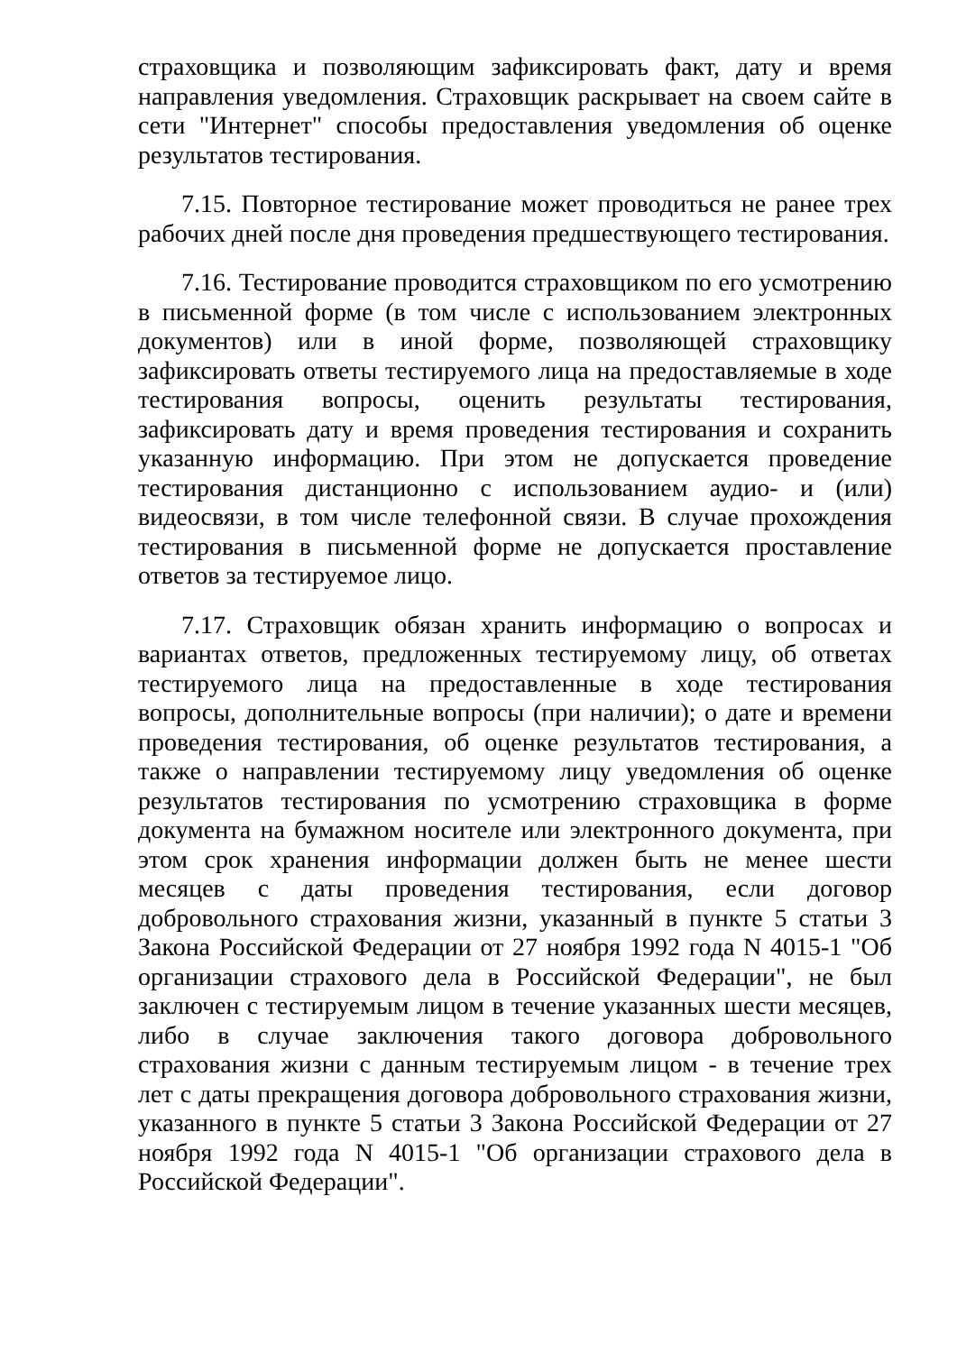страховщика и позволяющим зафиксировать факт, дату и время направления уведомления. Страховщик раскрывает на своем сайте в сети "Интернет" способы предоставления уведомления об оценке результатов тестирования.
7.15. Повторное тестирование может проводиться не ранее трех рабочих дней после дня проведения предшествующего тестирования.
7.16. Тестирование проводится страховщиком по его усмотрению в письменной форме (в том числе с использованием электронных документов) или в иной форме, позволяющей страховщику зафиксировать ответы тестируемого лица на предоставляемые в ходе тестирования вопросы, оценить результаты тестирования, зафиксировать дату и время проведения тестирования и сохранить указанную информацию. При этом не допускается проведение тестирования дистанционно с использованием аудио- и (или) видеосвязи, в том числе телефонной связи. В случае прохождения тестирования в письменной форме не допускается проставление ответов за тестируемое лицо.
7.17. Страховщик обязан хранить информацию о вопросах и вариантах ответов, предложенных тестируемому лицу, об ответах тестируемого лица на предоставленные в ходе тестирования вопросы, дополнительные вопросы (при наличии); о дате и времени проведения тестирования, об оценке результатов тестирования, а также о направлении тестируемому лицу уведомления об оценке результатов тестирования по усмотрению страховщика в форме документа на бумажном носителе или электронного документа, при этом срок хранения информации должен быть не менее шести месяцев с даты проведения тестирования, если договор добровольного страхования жизни, указанный в пункте 5 статьи 3 Закона Российской Федерации от 27 ноября 1992 года N 4015-1 "Об организации страхового дела в Российской Федерации", не был заключен с тестируемым лицом в течение указанных шести месяцев, либо в случае заключения такого договора добровольного страхования жизни с данным тестируемым лицом - в течение трех лет с даты прекращения договора добровольного страхования жизни, указанного в пункте 5 статьи 3 Закона Российской Федерации от 27 ноября 1992 года N 4015-1 "Об организации страхового дела в Российской Федерации".